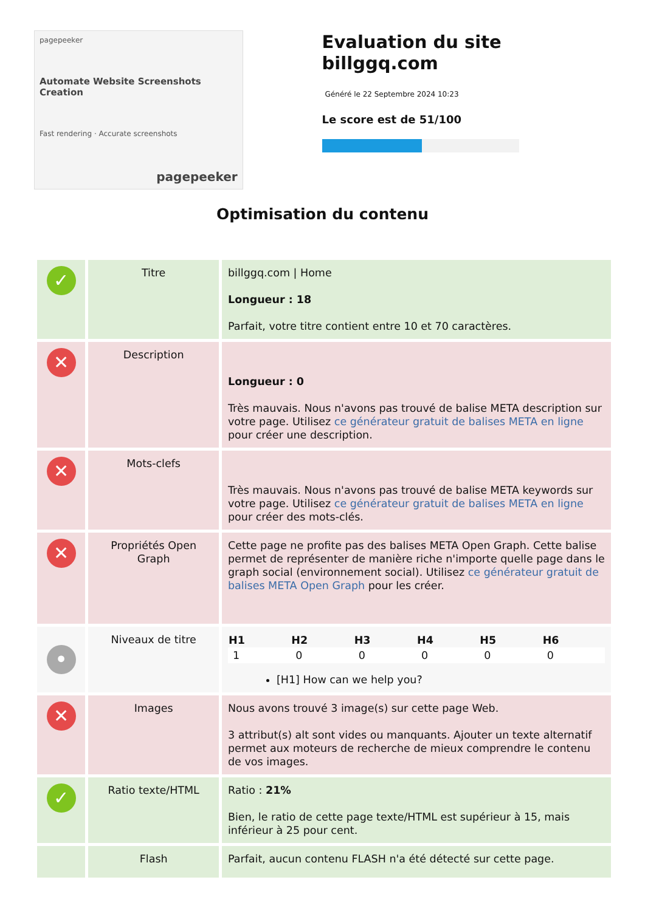pagepeeker
Automate Website Screenshots Creation
Fast rendering · Accurate screenshots
pagepeeker
Evaluation du site billggq.com
Généré le 22 Septembre 2024 10:23
Le score est de 51/100
Optimisation du contenu
| ✓ | Titre | billggq.com / Home Longueur : 18 Parfait, votre titre contient entre 10 et 70 caractères. |
| ✕ | Description | Longueur : 0 Très mauvais. Nous n'avons pas trouvé de balise META description sur votre page. Utilisez ce générateur gratuit de balises META en ligne pour créer une description. |
| ✕ | Mots-clefs | Très mauvais. Nous n'avons pas trouvé de balise META keywords sur votre page. Utilisez ce générateur gratuit de balises META en ligne pour créer des mots-clés. |
| ✕ | Propriétés Open Graph | Cette page ne profite pas des balises META Open Graph. Cette balise permet de représenter de manière riche n'importe quelle page dans le graph social (environnement social). Utilisez ce générateur gratuit de balises META Open Graph pour les créer. |
| • | Niveaux de titre | / H1 / H2 / H3 / H4 / H5 / H6 / / --- / --- / --- / --- / --- / --- / / 1 / 0 / 0 / 0 / 0 / 0 / [H1] How can we help you? |
| ✕ | Images | Nous avons trouvé 3 image(s) sur cette page Web. 3 attribut(s) alt sont vides ou manquants. Ajouter un texte alternatif permet aux moteurs de recherche de mieux comprendre le contenu de vos images. |
| ✓ | Ratio texte/HTML | Ratio : 21% Bien, le ratio de cette page texte/HTML est supérieur à 15, mais inférieur à 25 pour cent. |
| | Flash | Parfait, aucun contenu FLASH n'a été détecté sur cette page. |